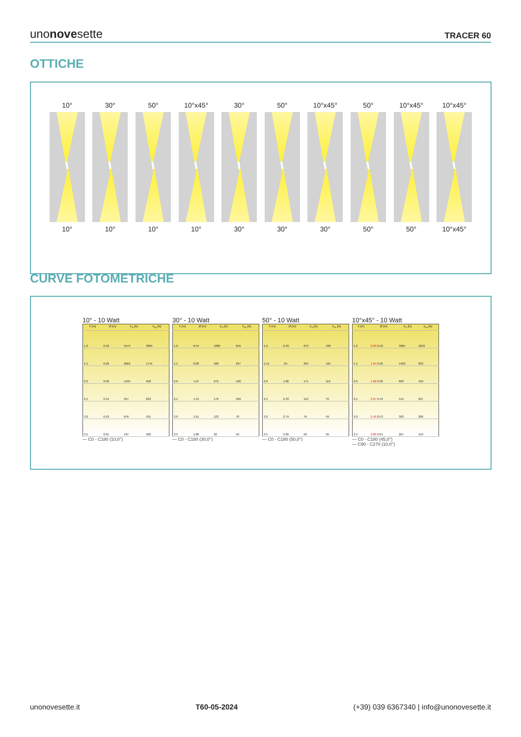unonovesette
TRACER 60
OTTICHE
10°
10°
30°
10°
50°
10°
10°x45°
10°
30°
30°
50°
30°
10°x45°
30°
50°
50°
10°x45°
50°
10°x45°
10°x45°
CURVE FOTOMETRICHE
10° - 10 Watt
| h [m] | Ø [m] | E<sub>0</sub> [lx] | E<sub>m</sub> [lx] |
| --- | --- | --- | --- |
| 1.0 | 0.18 | 5575 | 3865 |
| 1.5 | 0.26 | 2662 | 1741 |
| 2.0 | 0.36 | 1494 | 958 |
| 2.5 | 0.44 | 957 | 622 |
| 3.0 | 0.53 | 676 | 431 |
| 3.5 | 0.61 | 497 | 320 |
— C0 - C180 (10,0°)
30° - 10 Watt
| h [m] | Ø [m] | E<sub>0</sub> [lx] | E<sub>m</sub> [lx] |
| --- | --- | --- | --- |
| 1.0 | 0.54 | 1080 | 659 |
| 1.5 | 0.80 | 480 | 297 |
| 2.0 | 1.07 | 272 | 168 |
| 2.5 | 1.34 | 176 | 109 |
| 3.0 | 1.61 | 123 | 78 |
| 3.5 | 1.88 | 92 | 59 |
— C0 - C180 (30,0°)
50° - 10 Watt
| h [m] | Ø [m] | E<sub>0</sub> [lx] | E<sub>m</sub> [lx] |
| --- | --- | --- | --- |
| 1.0 | 0.93 | 679 | 438 |
| 1.51 | .39 | 304 | 195 |
| 2.0 | 1.86 | 171 | 110 |
| 2.5 | 2.33 | 110 | 70 |
| 3.0 | 2.79 | 76 | 49 |
| 3.5 | 3.26 | 56 | 36 |
— C0 - C180 (50,0°)
10°x45° - 10 Watt
| h [m] | Ø [m] | E<sub>0</sub> [lx] | E<sub>m</sub> [lx] |
| --- | --- | --- | --- |
| 1.0 | 0.83 0.18 | 3065 | 1842 |
| 1.5 | 1.24 0.26 | 1429 | 833 |
| 2.0 | 1.66 0.36 | 803 | 459 |
| 2.5 | 2.07 0.44 | 514 | 297 |
| 3.0 | 2.49 0.53 | 363 | 206 |
| 3.5 | 2.89 0.61 | 267 | 153 |
— C0 - C180 (45,0°)
— C90 - C270 (10,0°)
unonovesette.it T60-05-2024 (+39) 039 6367340 | info@unonovesette.it